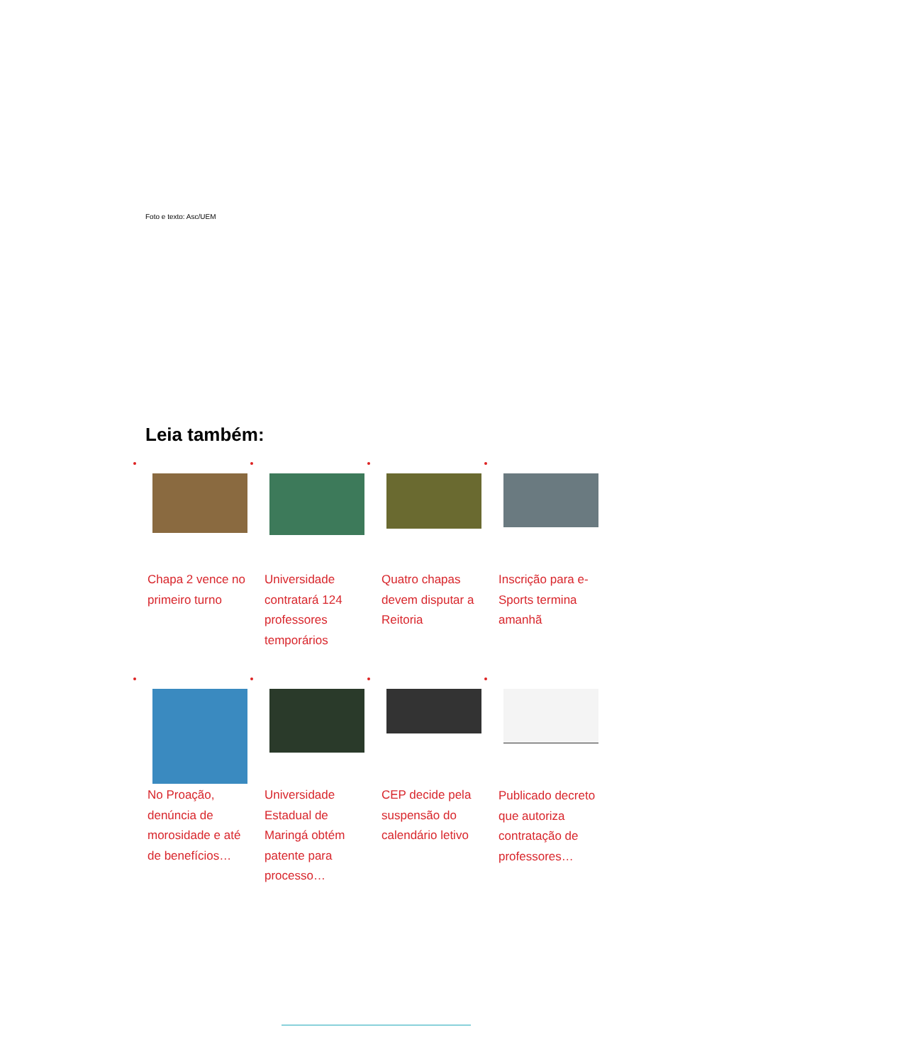Foto e texto: Asc/UEM
Leia também:
Chapa 2 vence no primeiro turno
Universidade contratará 124 professores temporários
Quatro chapas devem disputar a Reitoria
Inscrição para e-Sports termina amanhã
No Proação, denúncia de morosidade e até de benefícios…
Universidade Estadual de Maringá obtém patente para processo…
CEP decide pela suspensão do calendário letivo
Publicado decreto que autoriza contratação de professores…